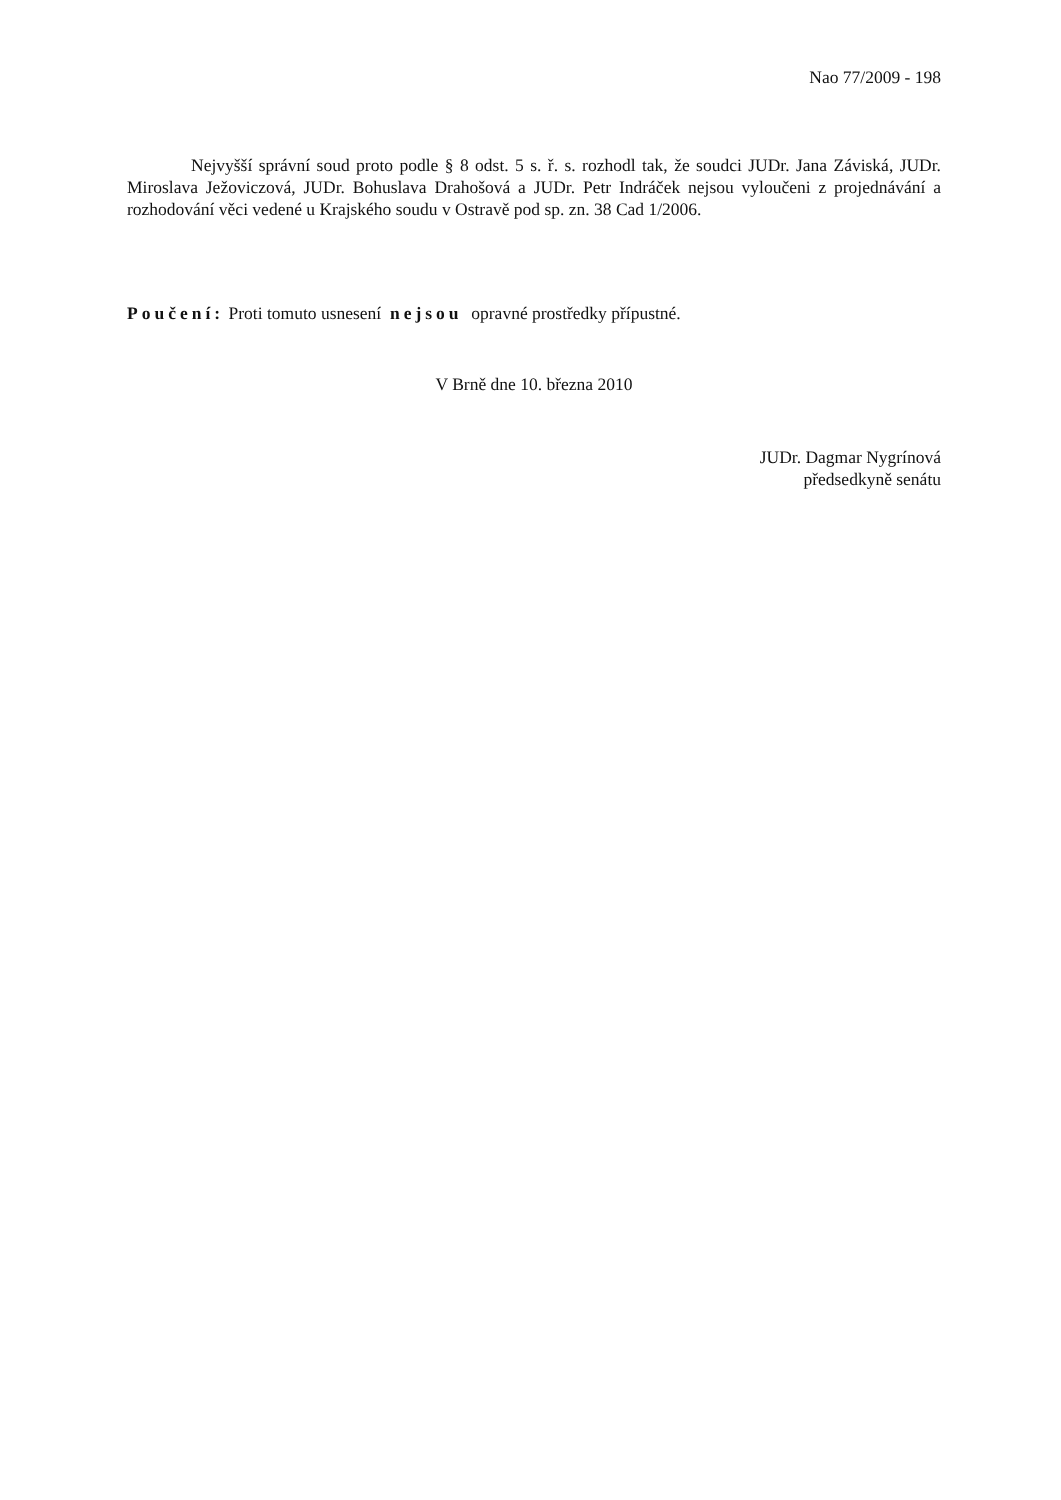Nao 77/2009 - 198
Nejvyšší správní soud proto podle § 8 odst. 5 s. ř. s. rozhodl tak, že soudci JUDr. Jana Záviská, JUDr. Miroslava Ježoviczová, JUDr. Bohuslava Drahošová a JUDr. Petr Indráček nejsou vyloučeni z projednávání a rozhodování věci vedené u Krajského soudu v Ostravě pod sp. zn. 38 Cad 1/2006.
Poučení: Proti tomuto usnesení nejsou opravné prostředky přípustné.
V Brně dne 10. března 2010
JUDr. Dagmar Nygrínová
předsedkyně senátu